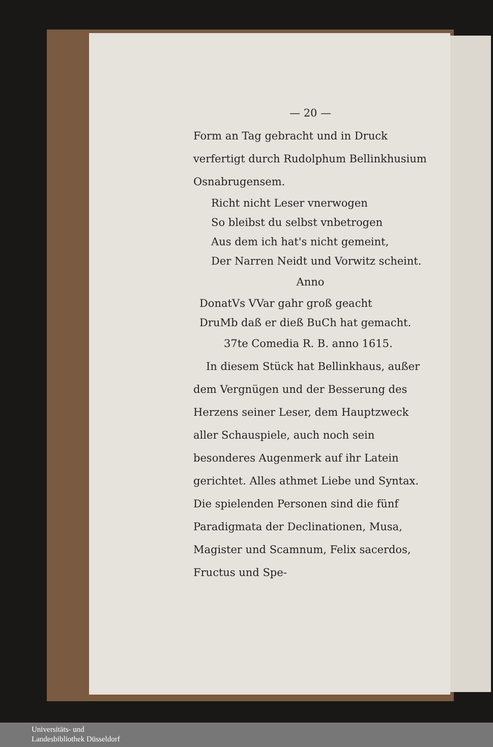— 20 —
Form an Tag gebracht und in Druck verfertigt durch Rudolphum Bellinkhusium Osnabrugensem.
Richt nicht Leser vnerwogen
So bleibst du selbst vnbetrogen
Aus dem ich hat's nicht gemeint,
Der Narren Neidt und Vorwitz scheint.
Anno
DonatVs VVar gahr groß geacht
DruMb daß er dieß BuCh hat gemacht.
37te Comedia R. B. anno 1615.
In diesem Stück hat Bellinkhaus, außer dem Vergnügen und der Besserung des Herzens seiner Leser, dem Hauptzweck aller Schauspiele, auch noch sein besonderes Augenmerk auf ihr Latein gerichtet. Alles athmet Liebe und Syntax. Die spielenden Personen sind die fünf Paradigmata der Declinationen, Musa, Magister und Scamnum, Felix sacerdos, Fructus und Spe-
Universitäts- und
Landesbibliothek Düsseldorf